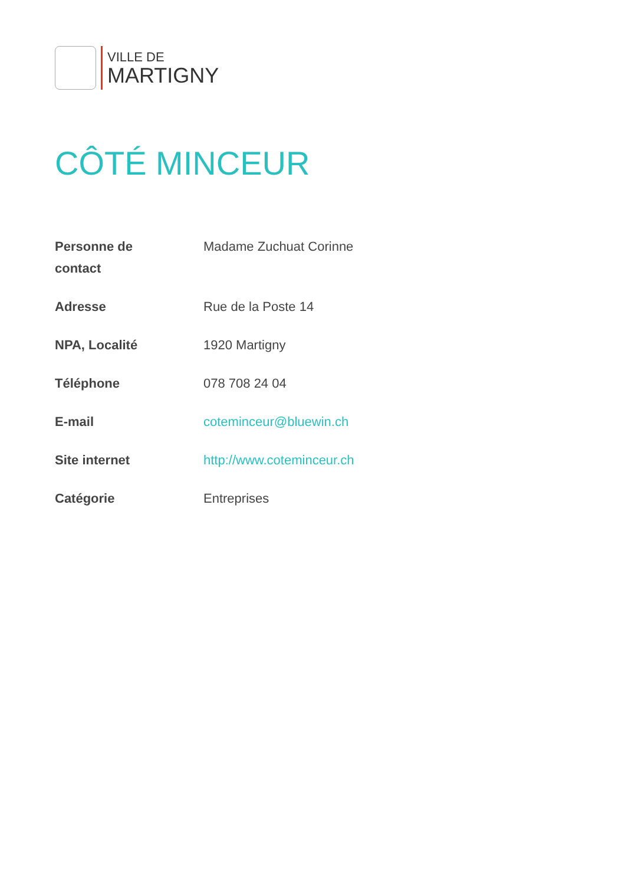VILLE DE
MARTIGNY
CÔTÉ MINCEUR
| Personne de contact | Madame Zuchuat Corinne |
| Adresse | Rue de la Poste 14 |
| NPA, Localité | 1920 Martigny |
| Téléphone | 078 708 24 04 |
| E-mail | coteminceur@bluewin.ch |
| Site internet | http://www.coteminceur.ch |
| Catégorie | Entreprises |